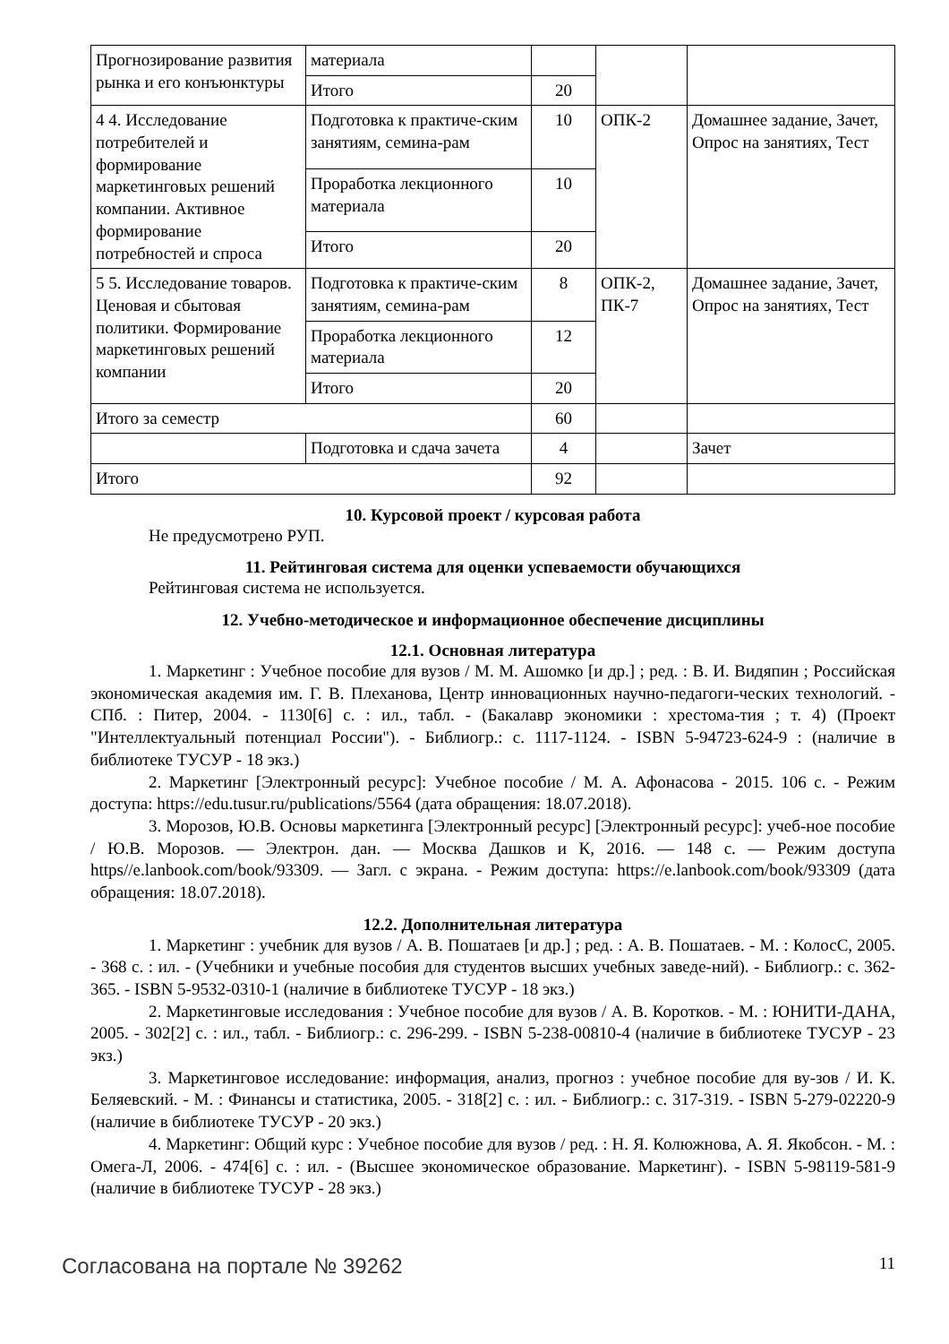| Прогнозирование развития рынка и его конъюнктуры | материала | | | |
| | Итого | 20 | | |
| 4 4. Исследование потребителей и формирование маркетинговых решений компании. Активное формирование потребностей и спроса | Подготовка к практиче-ским занятиям, семина-рам | 10 | ОПК-2 | Домашнее задание, Зачет, Опрос на занятиях, Тест |
| | Проработка лекционного материала | 10 | | |
| | Итого | 20 | | |
| 5 5. Исследование товаров. Ценовая и сбытовая политики. Формирование маркетинговых решений компании | Подготовка к практиче-ским занятиям, семина-рам | 8 | ОПК-2, ПК-7 | Домашнее задание, Зачет, Опрос на занятиях, Тест |
| | Проработка лекционного материала | 12 | | |
| | Итого | 20 | | |
| Итого за семестр | | 60 | | |
| | Подготовка и сдача зачета | 4 | | Зачет |
| Итого | | 92 | | |
10. Курсовой проект / курсовая работа
Не предусмотрено РУП.
11. Рейтинговая система для оценки успеваемости обучающихся
Рейтинговая система не используется.
12. Учебно-методическое и информационное обеспечение дисциплины
12.1. Основная литература
1. Маркетинг : Учебное пособие для вузов / М. М. Ашомко [и др.] ; ред. : В. И. Видяпин ; Российская экономическая академия им. Г. В. Плеханова, Центр инновационных научно-педагоги-ческих технологий. - СПб. : Питер, 2004. - 1130[6] с. : ил., табл. - (Бакалавр экономики : хрестома-тия ; т. 4) (Проект "Интеллектуальный потенциал России"). - Библиогр.: с. 1117-1124. - ISBN 5-94723-624-9 : (наличие в библиотеке ТУСУР - 18 экз.)
2. Маркетинг [Электронный ресурс]: Учебное пособие / М. А. Афонасова - 2015. 106 с. - Режим доступа: https://edu.tusur.ru/publications/5564 (дата обращения: 18.07.2018).
3. Морозов, Ю.В. Основы маркетинга [Электронный ресурс] [Электронный ресурс]: учеб-ное пособие / Ю.В. Морозов. — Электрон. дан. — Москва Дашков и К, 2016. — 148 с. — Режим доступа https//e.lanbook.com/book/93309. — Загл. с экрана. - Режим доступа: https://e.lanbook.com/book/93309 (дата обращения: 18.07.2018).
12.2. Дополнительная литература
1. Маркетинг : учебник для вузов / А. В. Пошатаев [и др.] ; ред. : А. В. Пошатаев. - М. : КолосС, 2005. - 368 с. : ил. - (Учебники и учебные пособия для студентов высших учебных заведе-ний). - Библиогр.: с. 362-365. - ISBN 5-9532-0310-1 (наличие в библиотеке ТУСУР - 18 экз.)
2. Маркетинговые исследования : Учебное пособие для вузов / А. В. Коротков. - М. : ЮНИТИ-ДАНА, 2005. - 302[2] с. : ил., табл. - Библиогр.: с. 296-299. - ISBN 5-238-00810-4 (наличие в библиотеке ТУСУР - 23 экз.)
3. Маркетинговое исследование: информация, анализ, прогноз : учебное пособие для ву-зов / И. К. Беляевский. - М. : Финансы и статистика, 2005. - 318[2] с. : ил. - Библиогр.: с. 317-319. - ISBN 5-279-02220-9 (наличие в библиотеке ТУСУР - 20 экз.)
4. Маркетинг: Общий курс : Учебное пособие для вузов / ред. : Н. Я. Колюжнова, А. Я. Якобсон. - М. : Омега-Л, 2006. - 474[6] с. : ил. - (Высшее экономическое образование. Маркетинг). - ISBN 5-98119-581-9 (наличие в библиотеке ТУСУР - 28 экз.)
Согласована на портале № 39262 11